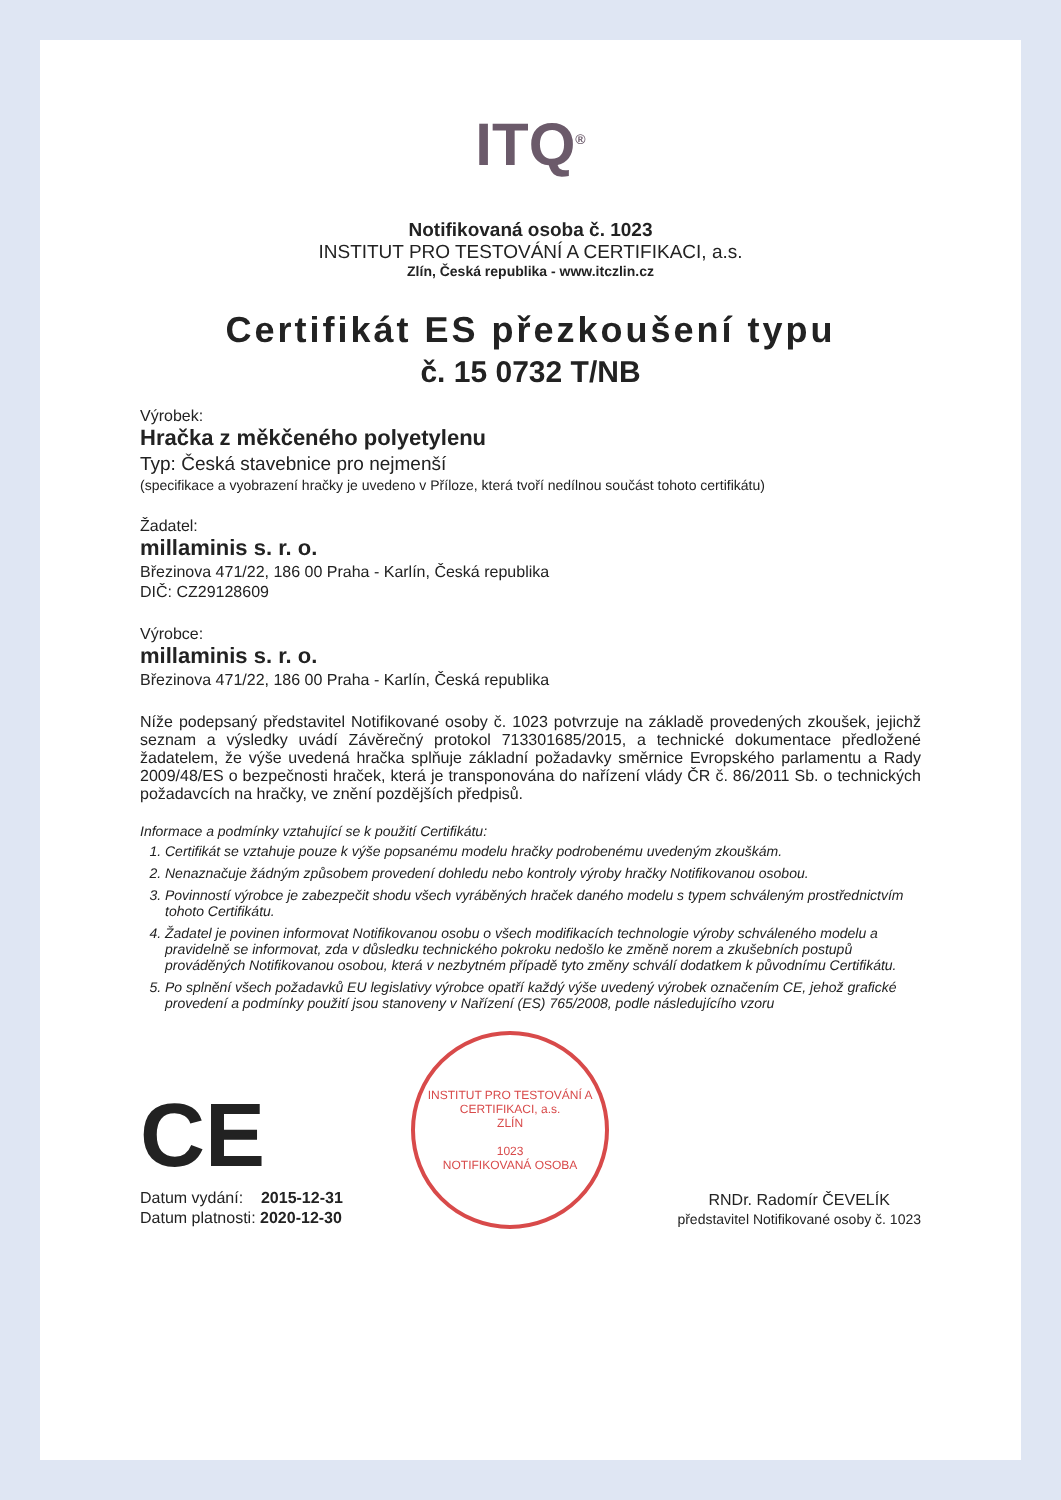ITQ<sup>®</sup>
Notifikovaná osoba č. 1023
INSTITUT PRO TESTOVÁNÍ A CERTIFIKACI, a.s.
Zlín, Česká republika - www.itczlin.cz
Certifikát ES přezkoušení typu
č. 15 0732 T/NB
Výrobek:
Hračka z měkčeného polyetylenu
Typ: Česká stavebnice pro nejmenší
(specifikace a vyobrazení hračky je uvedeno v Příloze, která tvoří nedílnou součást tohoto certifikátu)
Žadatel:
millaminis s. r. o.
Březinova 471/22, 186 00 Praha - Karlín, Česká republika
DIČ: CZ29128609
Výrobce:
millaminis s. r. o.
Březinova 471/22, 186 00 Praha - Karlín, Česká republika
Níže podepsaný představitel Notifikované osoby č. 1023 potvrzuje na základě provedených zkoušek, jejichž seznam a výsledky uvádí Závěrečný protokol 713301685/2015, a technické dokumentace předložené žadatelem, že výše uvedená hračka splňuje základní požadavky směrnice Evropského parlamentu a Rady 2009/48/ES o bezpečnosti hraček, která je transponována do nařízení vlády ČR č. 86/2011 Sb. o technických požadavcích na hračky, ve znění pozdějších předpisů.
Informace a podmínky vztahující se k použití Certifikátu:
1. Certifikát se vztahuje pouze k výše popsanému modelu hračky podrobenému uvedeným zkouškám.
2. Nenaznačuje žádným způsobem provedení dohledu nebo kontroly výroby hračky Notifikovanou osobou.
3. Povinností výrobce je zabezpečit shodu všech vyráběných hraček daného modelu s typem schváleným prostřednictvím tohoto Certifikátu.
4. Žadatel je povinen informovat Notifikovanou osobu o všech modifikacích technologie výroby schváleného modelu a pravidelně se informovat, zda v důsledku technického pokroku nedošlo ke změně norem a zkušebních postupů prováděných Notifikovanou osobou, která v nezbytném případě tyto změny schválí dodatkem k původnímu Certifikátu.
5. Po splnění všech požadavků EU legislativy výrobce opatří každý výše uvedený výrobek označením CE, jehož grafické provedení a podmínky použití jsou stanoveny v Nařízení (ES) 765/2008, podle následujícího vzoru
CE
Datum vydání: 2015-12-31
Datum platnosti: 2020-12-30
INSTITUT PRO TESTOVÁNÍ A CERTIFIKACI, a.s.
ZLÍN
1023
NOTIFIKOVANÁ OSOBA
RNDr. Radomír ČEVELÍK
představitel Notifikované osoby č. 1023